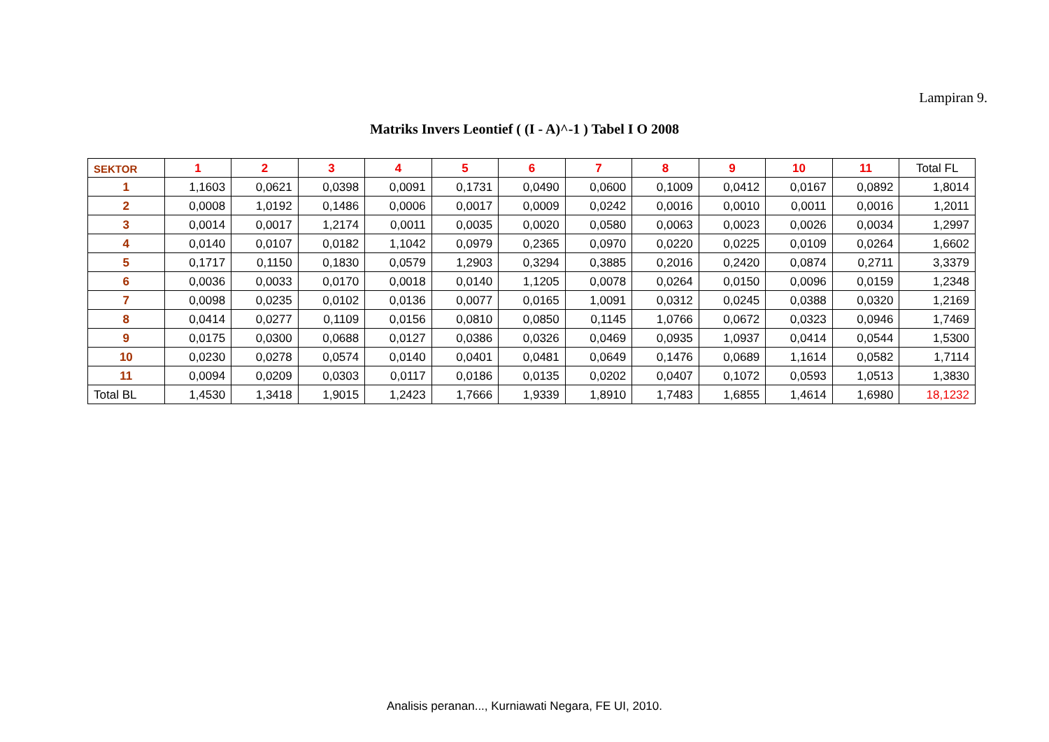Lampiran 9.
Matriks Invers Leontief ( (I - A)^-1 ) Tabel I O 2008
| SEKTOR | 1 | 2 | 3 | 4 | 5 | 6 | 7 | 8 | 9 | 10 | 11 | Total FL |
| --- | --- | --- | --- | --- | --- | --- | --- | --- | --- | --- | --- | --- |
| 1 | 1,1603 | 0,0621 | 0,0398 | 0,0091 | 0,1731 | 0,0490 | 0,0600 | 0,1009 | 0,0412 | 0,0167 | 0,0892 | 1,8014 |
| 2 | 0,0008 | 1,0192 | 0,1486 | 0,0006 | 0,0017 | 0,0009 | 0,0242 | 0,0016 | 0,0010 | 0,0011 | 0,0016 | 1,2011 |
| 3 | 0,0014 | 0,0017 | 1,2174 | 0,0011 | 0,0035 | 0,0020 | 0,0580 | 0,0063 | 0,0023 | 0,0026 | 0,0034 | 1,2997 |
| 4 | 0,0140 | 0,0107 | 0,0182 | 1,1042 | 0,0979 | 0,2365 | 0,0970 | 0,0220 | 0,0225 | 0,0109 | 0,0264 | 1,6602 |
| 5 | 0,1717 | 0,1150 | 0,1830 | 0,0579 | 1,2903 | 0,3294 | 0,3885 | 0,2016 | 0,2420 | 0,0874 | 0,2711 | 3,3379 |
| 6 | 0,0036 | 0,0033 | 0,0170 | 0,0018 | 0,0140 | 1,1205 | 0,0078 | 0,0264 | 0,0150 | 0,0096 | 0,0159 | 1,2348 |
| 7 | 0,0098 | 0,0235 | 0,0102 | 0,0136 | 0,0077 | 0,0165 | 1,0091 | 0,0312 | 0,0245 | 0,0388 | 0,0320 | 1,2169 |
| 8 | 0,0414 | 0,0277 | 0,1109 | 0,0156 | 0,0810 | 0,0850 | 0,1145 | 1,0766 | 0,0672 | 0,0323 | 0,0946 | 1,7469 |
| 9 | 0,0175 | 0,0300 | 0,0688 | 0,0127 | 0,0386 | 0,0326 | 0,0469 | 0,0935 | 1,0937 | 0,0414 | 0,0544 | 1,5300 |
| 10 | 0,0230 | 0,0278 | 0,0574 | 0,0140 | 0,0401 | 0,0481 | 0,0649 | 0,1476 | 0,0689 | 1,1614 | 0,0582 | 1,7114 |
| 11 | 0,0094 | 0,0209 | 0,0303 | 0,0117 | 0,0186 | 0,0135 | 0,0202 | 0,0407 | 0,1072 | 0,0593 | 1,0513 | 1,3830 |
| Total BL | 1,4530 | 1,3418 | 1,9015 | 1,2423 | 1,7666 | 1,9339 | 1,8910 | 1,7483 | 1,6855 | 1,4614 | 1,6980 | 18,1232 |
Analisis peranan..., Kurniawati Negara, FE UI, 2010.